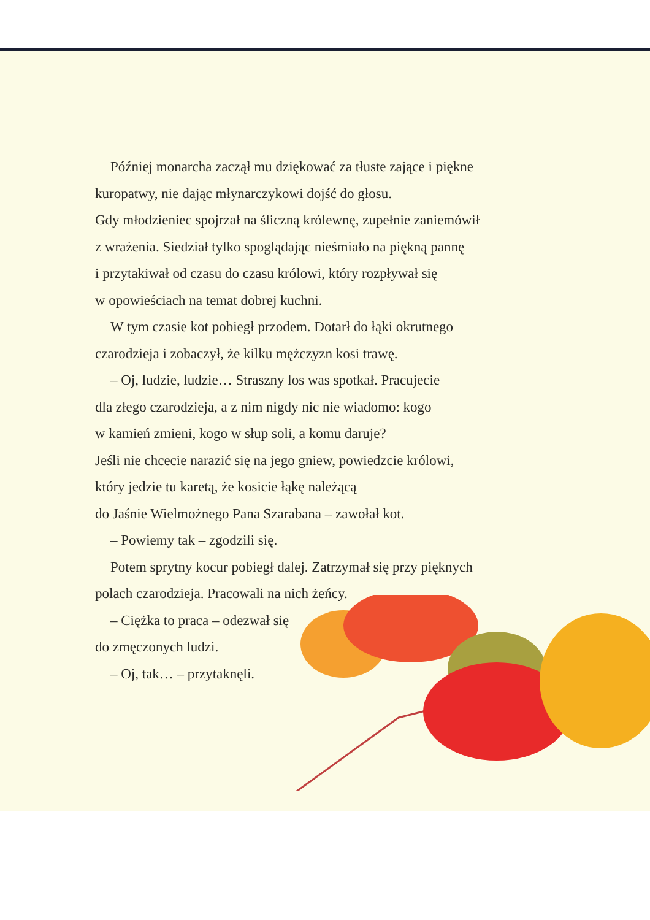Później monarcha zaczął mu dziękować za tłuste zające i piękne
kuropatwy, nie dając młynarczykowi dojść do głosu.
Gdy młodzieniec spojrzał na śliczną królewnę, zupełnie zaniemówił
z wrażenia. Siedział tylko spoglądając nieśmiało na piękną pannę
i przytakiwał od czasu do czasu królowi, który rozpływał się
w opowieściach na temat dobrej kuchni.
W tym czasie kot pobiegł przodem. Dotarł do łąki okrutnego
czarodzieja i zobaczył, że kilku mężczyzn kosi trawę.
– Oj, ludzie, ludzie… Straszny los was spotkał. Pracujecie
dla złego czarodzieja, a z nim nigdy nic nie wiadomo: kogo
w kamień zmieni, kogo w słup soli, a komu daruje?
Jeśli nie chcecie narazić się na jego gniew, powiedzcie królowi,
który jedzie tu karetą, że kosicie łąkę należącą
do Jaśnie Wielmożnego Pana Szarabana – zawołał kot.
– Powiemy tak – zgodzili się.
Potem sprytny kocur pobiegł dalej. Zatrzymał się przy pięknych
polach czarodzieja. Pracowali na nich żeńcy.
– Ciężka to praca – odezwał się
do zmęczonych ludzi.
– Oj, tak… – przytaknęli.